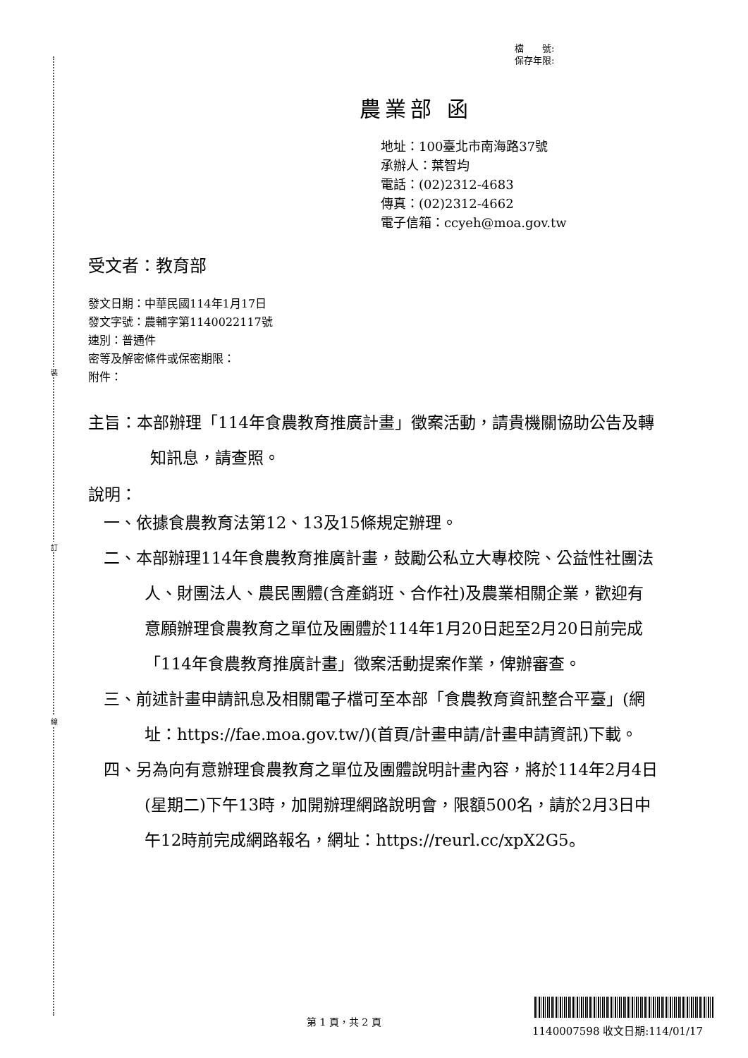裝
訂
線
檔　　號:
保存年限:
農業部 函
地址：100臺北市南海路37號
承辦人：葉智均
電話：(02)2312-4683
傳真：(02)2312-4662
電子信箱：ccyeh@moa.gov.tw
受文者：教育部
發文日期：中華民國114年1月17日
發文字號：農輔字第1140022117號
速別：普通件
密等及解密條件或保密期限：
附件：
主旨：本部辦理「114年食農教育推廣計畫」徵案活動，請貴機關協助公告及轉知訊息，請查照。
說明：
一、依據食農教育法第12、13及15條規定辦理。
二、本部辦理114年食農教育推廣計畫，鼓勵公私立大專校院、公益性社團法人、財團法人、農民團體(含產銷班、合作社)及農業相關企業，歡迎有意願辦理食農教育之單位及團體於114年1月20日起至2月20日前完成「114年食農教育推廣計畫」徵案活動提案作業，俾辦審查。
三、前述計畫申請訊息及相關電子檔可至本部「食農教育資訊整合平臺」(網址：https://fae.moa.gov.tw/)(首頁/計畫申請/計畫申請資訊)下載。
四、另為向有意辦理食農教育之單位及團體說明計畫內容，將於114年2月4日(星期二)下午13時，加開辦理網路說明會，限額500名，請於2月3日中午12時前完成網路報名，網址：https://reurl.cc/xpX2G5。
第 1 頁，共 2 頁
1140007598 收文日期:114/01/17